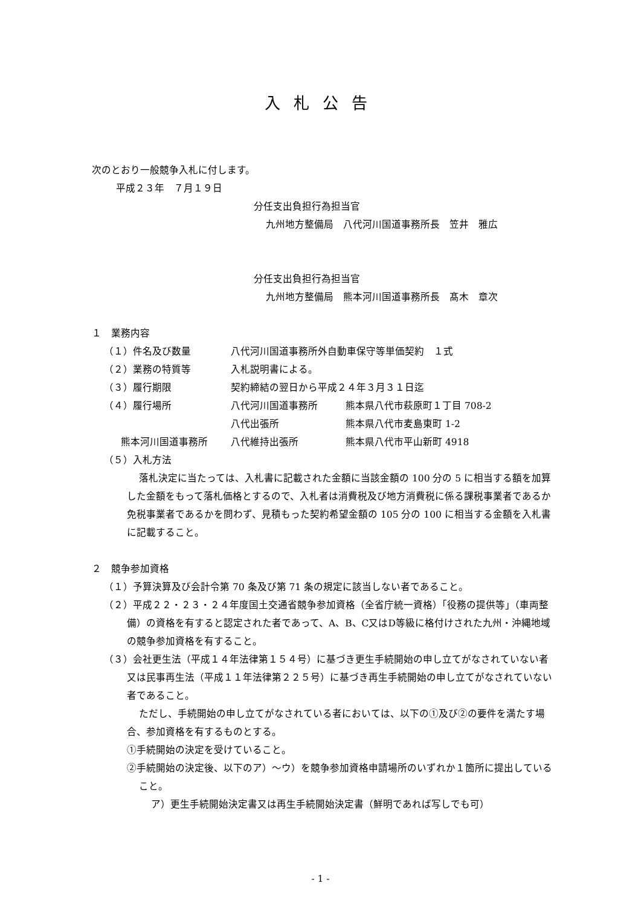入札公告
次のとおり一般競争入札に付します。
平成２３年　７月１９日
分任支出負担行為担当官
九州地方整備局　八代河川国道事務所長　笠井　雅広
分任支出負担行為担当官
九州地方整備局　熊本河川国道事務所長　髙木　章次
１　業務内容
| （１）件名及び数量 | 八代河川国道事務所外自動車保守等単価契約 １式 | |
| （２）業務の特質等 | 入札説明書による。 | |
| （３）履行期限 | 契約締結の翌日から平成２４年３月３１日迄 | |
| （４）履行場所 | 八代河川国道事務所 | 熊本県八代市萩原町１丁目 708-2 |
| | 八代出張所 | 熊本県八代市麦島東町 1-2 |
| 熊本河川国道事務所 | 八代維持出張所 | 熊本県八代市平山新町 4918 |
（５）入札方法
落札決定に当たっては、入札書に記載された金額に当該金額の 100 分の 5 に相当する額を加算した金額をもって落札価格とするので、入札者は消費税及び地方消費税に係る課税事業者であるか免税事業者であるかを問わず、見積もった契約希望金額の 105 分の 100 に相当する金額を入札書に記載すること。
２　競争参加資格
（１）予算決算及び会計令第 70 条及び第 71 条の規定に該当しない者であること。
（２）平成２２・２３・２４年度国土交通省競争参加資格（全省庁統一資格）「役務の提供等」（車両整備）の資格を有すると認定された者であって、A、B、C又はD等級に格付けされた九州・沖縄地域の競争参加資格を有すること。
（３）会社更生法（平成１４年法律第１５４号）に基づき更生手続開始の申し立てがなされていない者又は民事再生法（平成１１年法律第２２５号）に基づき再生手続開始の申し立てがなされていない者であること。
ただし、手続開始の申し立てがなされている者においては、以下の①及び②の要件を満たす場合、参加資格を有するものとする。
①手続開始の決定を受けていること。
②手続開始の決定後、以下のア）～ウ）を競争参加資格申請場所のいずれか１箇所に提出していること。
ア）更生手続開始決定書又は再生手続開始決定書（鮮明であれば写しでも可）
- 1 -